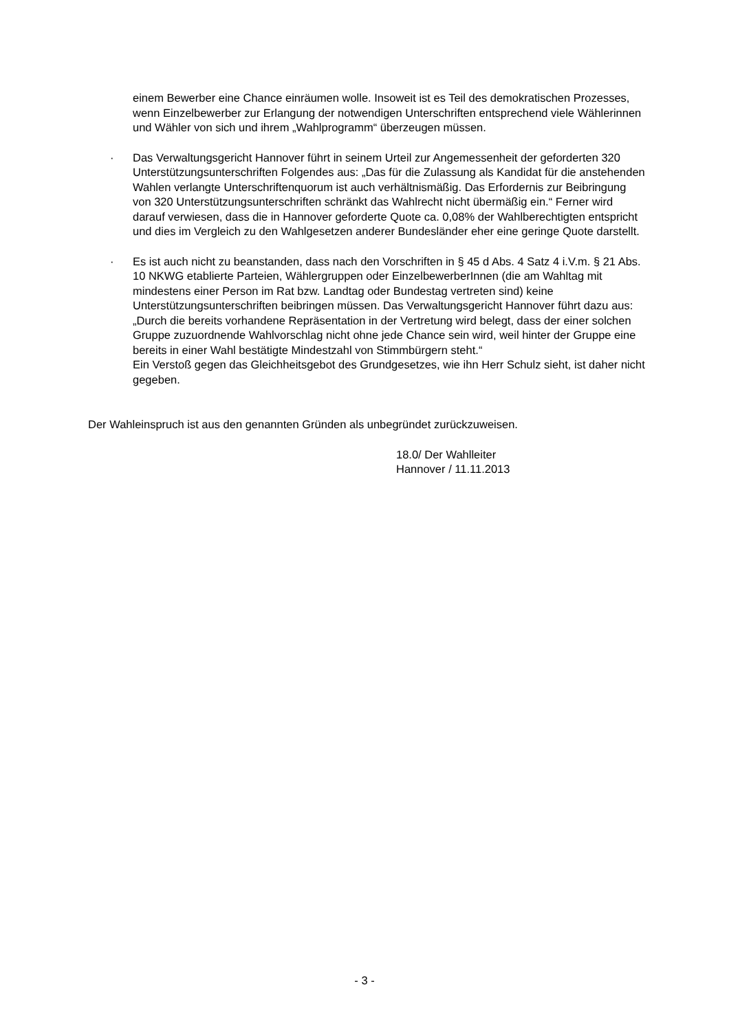einem Bewerber eine Chance einräumen wolle. Insoweit ist es Teil des demokratischen Prozesses, wenn Einzelbewerber zur Erlangung der notwendigen Unterschriften entsprechend viele Wählerinnen und Wähler von sich und ihrem „Wahlprogramm“ überzeugen müssen.
· Das Verwaltungsgericht Hannover führt in seinem Urteil zur Angemessenheit der geforderten 320 Unterstützungsunterschriften Folgendes aus: „Das für die Zulassung als Kandidat für die anstehenden Wahlen verlangte Unterschriftenquorum ist auch verhältnismäßig. Das Erfordernis zur Beibringung von 320 Unterstützungsunterschriften schränkt das Wahlrecht nicht übermäßig ein.“ Ferner wird darauf verwiesen, dass die in Hannover geforderte Quote ca. 0,08% der Wahlberechtigten entspricht und dies im Vergleich zu den Wahlgesetzen anderer Bundesländer eher eine geringe Quote darstellt.
· Es ist auch nicht zu beanstanden, dass nach den Vorschriften in § 45 d Abs. 4 Satz 4 i.V.m. § 21 Abs. 10 NKWG etablierte Parteien, Wählergruppen oder EinzelbewerberInnen (die am Wahltag mit mindestens einer Person im Rat bzw. Landtag oder Bundestag vertreten sind) keine Unterstützungsunterschriften beibringen müssen. Das Verwaltungsgericht Hannover führt dazu aus: „Durch die bereits vorhandene Repräsentation in der Vertretung wird belegt, dass der einer solchen Gruppe zuzuordnende Wahlvorschlag nicht ohne jede Chance sein wird, weil hinter der Gruppe eine bereits in einer Wahl bestätigte Mindestzahl von Stimmbürgern steht.“
Ein Verstoß gegen das Gleichheitsgebot des Grundgesetzes, wie ihn Herr Schulz sieht, ist daher nicht gegeben.
Der Wahleinspruch ist aus den genannten Gründen als unbegründet zurückzuweisen.
18.0/ Der Wahlleiter
Hannover / 11.11.2013
- 3 -